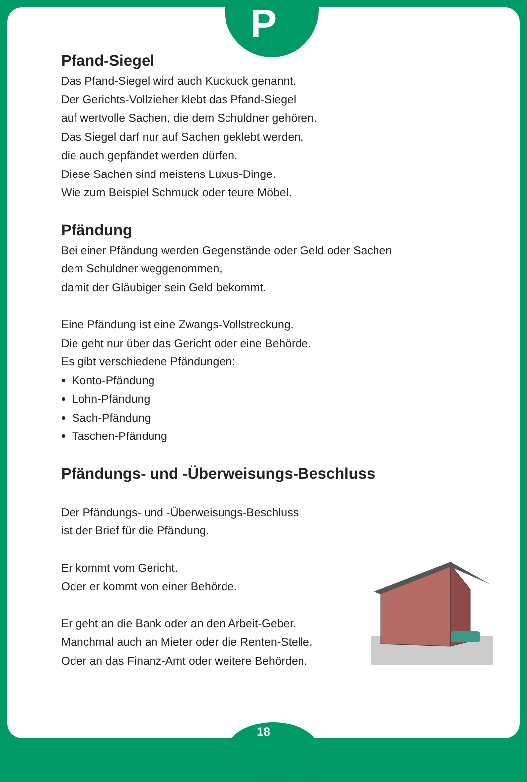P
Pfand-Siegel
Das Pfand-Siegel wird auch Kuckuck genannt.
Der Gerichts-Vollzieher klebt das Pfand-Siegel
auf wertvolle Sachen, die dem Schuldner gehören.
Das Siegel darf nur auf Sachen geklebt werden,
die auch gepfändet werden dürfen.
Diese Sachen sind meistens Luxus-Dinge.
Wie zum Beispiel Schmuck oder teure Möbel.
Pfändung
Bei einer Pfändung werden Gegenstände oder Geld oder Sachen
dem Schuldner weggenommen,
damit der Gläubiger sein Geld bekommt.
Eine Pfändung ist eine Zwangs-Vollstreckung.
Die geht nur über das Gericht oder eine Behörde.
Es gibt verschiedene Pfändungen:
Konto-Pfändung
Lohn-Pfändung
Sach-Pfändung
Taschen-Pfändung
Pfändungs- und -Überweisungs-Beschluss
Der Pfändungs- und -Überweisungs-Beschluss
ist der Brief für die Pfändung.
Er kommt vom Gericht.
Oder er kommt von einer Behörde.
Er geht an die Bank oder an den Arbeit-Geber.
Manchmal auch an Mieter oder die Renten-Stelle.
Oder an das Finanz-Amt oder weitere Behörden.
18